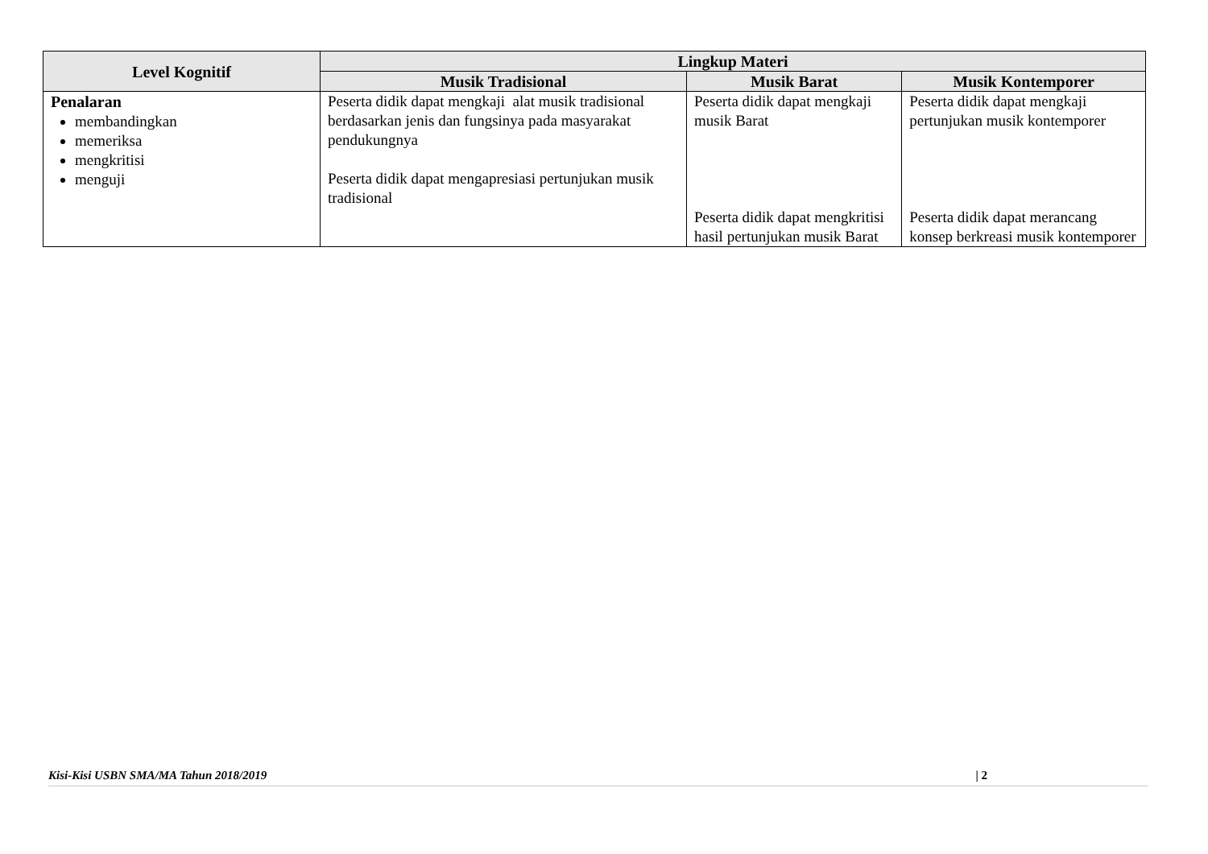| Level Kognitif | Lingkup Materi | | |
| --- | --- | --- | --- |
| | Musik Tradisional | Musik Barat | Musik Kontemporer |
| Penalaran membandingkan memeriksa mengkritisi menguji | Peserta didik dapat mengkaji alat musik tradisional berdasarkan jenis dan fungsinya pada masyarakat pendukungnya Peserta didik dapat mengapresiasi pertunjukan musik tradisional | Peserta didik dapat mengkaji musik Barat Peserta didik dapat mengkritisi hasil pertunjukan musik Barat | Peserta didik dapat mengkaji pertunjukan musik kontemporer Peserta didik dapat merancang konsep berkreasi musik kontemporer |
Kisi-Kisi USBN SMA/MA Tahun 2018/2019 | 2